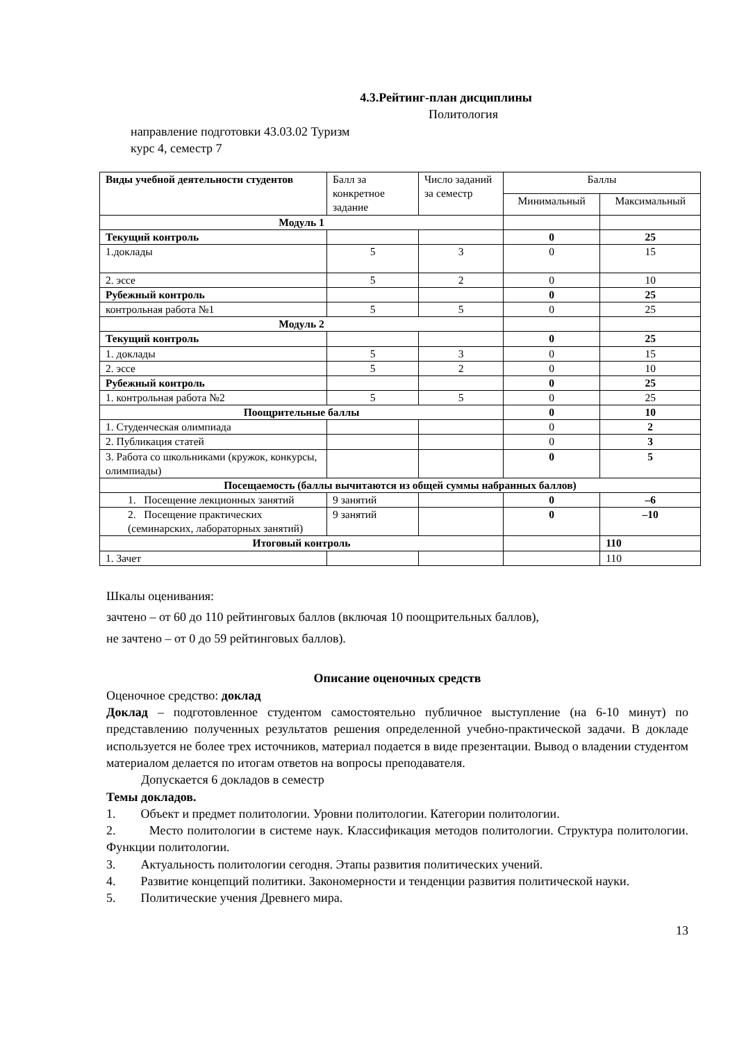4.3.Рейтинг-план дисциплины
Политология
направление подготовки 43.03.02 Туризм
курс 4, семестр 7
| Виды учебной деятельности студентов | Балл за конкретное задание | Число заданий за семестр | Баллы | |
| | | | Минимальный | Максимальный |
| Модуль 1 | | | | |
| Текущий контроль | | | 0 | 25 |
| 1.доклады | 5 | 3 | 0 | 15 |
| 2. эссе | 5 | 2 | 0 | 10 |
| Рубежный контроль | | | 0 | 25 |
| контрольная работа №1 | 5 | 5 | 0 | 25 |
| Модуль 2 | | | | |
| Текущий контроль | | | 0 | 25 |
| 1. доклады | 5 | 3 | 0 | 15 |
| 2. эссе | 5 | 2 | 0 | 10 |
| Рубежный контроль | | | 0 | 25 |
| 1. контрольная работа №2 | 5 | 5 | 0 | 25 |
| Поощрительные баллы | | | 0 | 10 |
| 1. Студенческая олимпиада | | | 0 | 2 |
| 2. Публикация статей | | | 0 | 3 |
| 3. Работа со школьниками (кружок, конкурсы, олимпиады) | | | 0 | 5 |
| Посещаемость (баллы вычитаются из общей суммы набранных баллов) | | | | |
| 1. Посещение лекционных занятий | 9 занятий | | 0 | –6 |
| 2. Посещение практических (семинарских, лабораторных занятий) | 9 занятий | | 0 | –10 |
| Итоговый контроль | | | | 110 |
| 1. Зачет | | | | 110 |
Шкалы оценивания:
зачтено – от 60 до 110 рейтинговых баллов (включая 10 поощрительных баллов),
не зачтено – от 0 до 59 рейтинговых баллов).
Описание оценочных средств
Оценочное средство: доклад
Доклад – подготовленное студентом самостоятельно публичное выступление (на 6-10 минут) по представлению полученных результатов решения определенной учебно-практической задачи. В докладе используется не более трех источников, материал подается в виде презентации. Вывод о владении студентом материалом делается по итогам ответов на вопросы преподавателя.
Допускается 6 докладов в семестр
Темы докладов.
1. Объект и предмет политологии. Уровни политологии. Категории политологии.
2. Место политологии в системе наук. Классификация методов политологии. Структура политологии. Функции политологии.
3. Актуальность политологии сегодня. Этапы развития политических учений.
4. Развитие концепций политики. Закономерности и тенденции развития политической науки.
5. Политические учения Древнего мира.
13